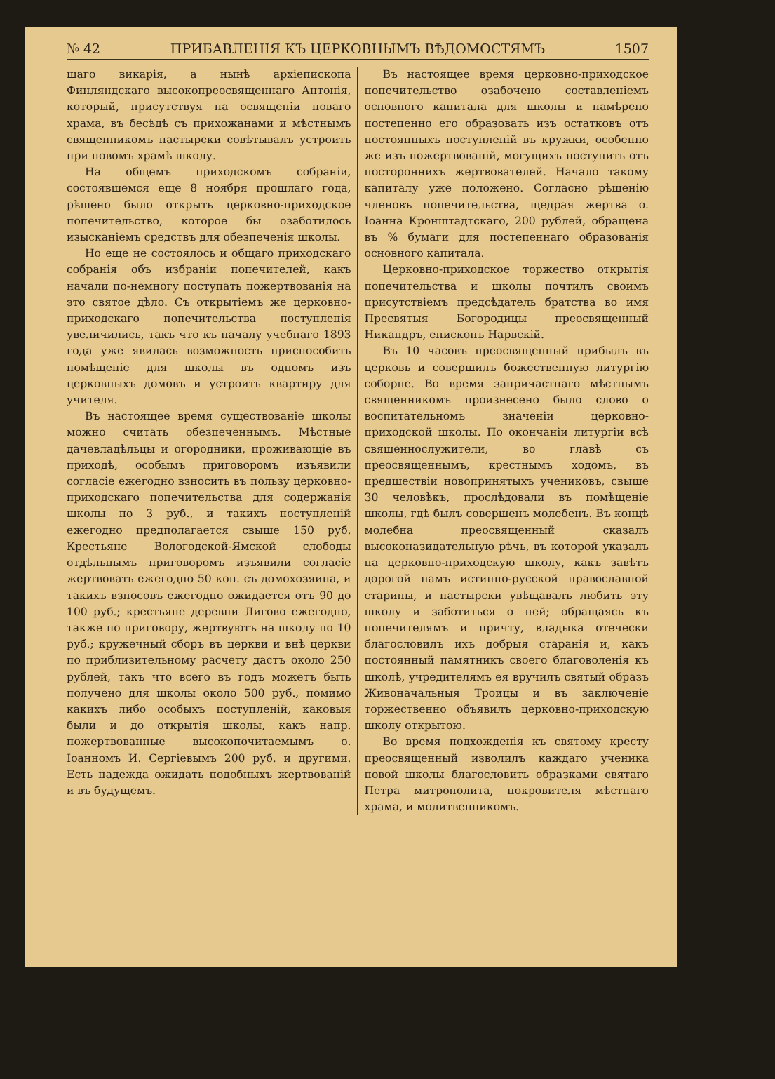№ 42 ПРИБАВЛЕНІЯ КЪ ЦЕРКОВНЫМЪ ВѢДОМОСТЯМЪ 1507
шаго викарія, а нынѣ архіепископа Финляндскаго высокопреосвященнаго Антонія, который, присутствуя на освященіи новаго храма, въ бесѣдѣ съ прихожанами и мѣстнымъ священникомъ пастырски совѣтывалъ устроить при новомъ храмѣ школу.
На общемъ приходскомъ собраніи, состоявшемся еще 8 ноября прошлаго года, рѣшено было открыть церковно-приходское попечительство, которое бы озаботилось изысканіемъ средствъ для обезпеченія школы.
Но еще не состоялось и общаго приходскаго собранія объ избраніи попечителей, какъ начали по-немногу поступать пожертвованія на это святое дѣло. Съ открытіемъ же церковно-приходскаго попечительства поступленія увеличились, такъ что къ началу учебнаго 1893 года уже явилась возможность приспособить помѣщеніе для школы въ одномъ изъ церковныхъ домовъ и устроить квартиру для учителя.
Въ настоящее время существованіе школы можно считать обезпеченнымъ. Мѣстные дачевладѣльцы и огородники, проживающіе въ приходѣ, особымъ приговоромъ изъявили согласіе ежегодно взносить въ пользу церковно-приходскаго попечительства для содержанія школы по 3 руб., и такихъ поступленій ежегодно предполагается свыше 150 руб. Крестьяне Вологодской-Ямской слободы отдѣльнымъ приговоромъ изъявили согласіе жертвовать ежегодно 50 коп. съ домохозяина, и такихъ взносовъ ежегодно ожидается отъ 90 до 100 руб.; крестьяне деревни Лигово ежегодно, также по приговору, жертвуютъ на школу по 10 руб.; кружечный сборъ въ церкви и внѣ церкви по приблизительному расчету дастъ около 250 рублей, такъ что всего въ годъ можетъ быть получено для школы около 500 руб., помимо какихъ либо особыхъ поступленій, каковыя были и до открытія школы, какъ напр. пожертвованные высокопочитаемымъ о. Іоанномъ И. Сергіевымъ 200 руб. и другими. Есть надежда ожидать подобныхъ жертвованій и въ будущемъ.
Въ настоящее время церковно-приходское попечительство озабочено составленіемъ основного капитала для школы и намѣрено постепенно его образовать изъ остатковъ отъ постоянныхъ поступленій въ кружки, особенно же изъ пожертвованій, могущихъ поступить отъ постороннихъ жертвователей. Начало такому капиталу уже положено. Согласно рѣшенію членовъ попечительства, щедрая жертва о. Іоанна Кронштадтскаго, 200 рублей, обращена въ % бумаги для постепеннаго образованія основного капитала.
Церковно-приходское торжество открытія попечительства и школы почтилъ своимъ присутствіемъ предсѣдатель братства во имя Пресвятыя Богородицы преосвященный Никандръ, епископъ Нарвскій.
Въ 10 часовъ преосвященный прибылъ въ церковь и совершилъ божественную литургію соборне. Во время запричастнаго мѣстнымъ священникомъ произнесено было слово о воспитательномъ значеніи церковно-приходской школы. По окончаніи литургіи всѣ священнослужители, во главѣ съ преосвященнымъ, крестнымъ ходомъ, въ предшествіи новопринятыхъ учениковъ, свыше 30 человѣкъ, прослѣдовали въ помѣщеніе школы, гдѣ былъ совершенъ молебенъ. Въ концѣ молебна преосвященный сказалъ высоконазидательную рѣчь, въ которой указалъ на церковно-приходскую школу, какъ завѣтъ дорогой намъ истинно-русской православной старины, и пастырски увѣщавалъ любить эту школу и заботиться о ней; обращаясь къ попечителямъ и причту, владыка отечески благословилъ ихъ добрыя старанія и, какъ постоянный памятникъ своего благоволенія къ школѣ, учредителямъ ея вручилъ святый образъ Живоначальныя Троицы и въ заключеніе торжественно объявилъ церковно-приходскую школу открытою.
Во время подхожденія къ святому кресту преосвященный изволилъ каждаго ученика новой школы благословить образками святаго Петра митрополита, покровителя мѣстнаго храма, и молитвенникомъ.